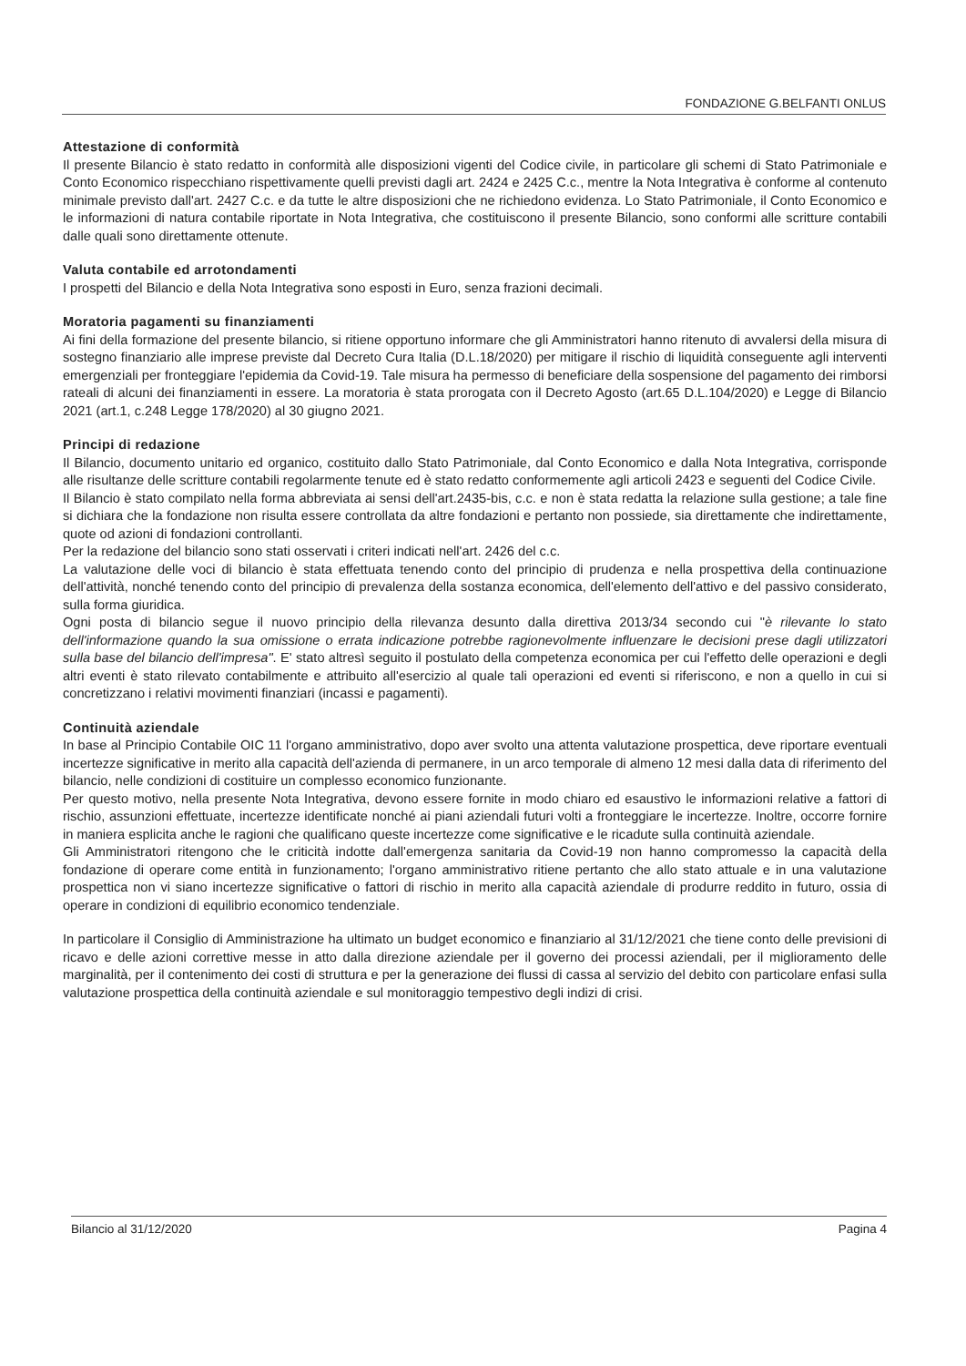FONDAZIONE G.BELFANTI ONLUS
Attestazione di conformità
Il presente Bilancio è stato redatto in conformità alle disposizioni vigenti del Codice civile, in particolare gli schemi di Stato Patrimoniale e Conto Economico rispecchiano rispettivamente quelli previsti dagli art. 2424 e 2425 C.c., mentre la Nota Integrativa è conforme al contenuto minimale previsto dall'art. 2427 C.c. e da tutte le altre disposizioni che ne richiedono evidenza. Lo Stato Patrimoniale, il Conto Economico e le informazioni di natura contabile riportate in Nota Integrativa, che costituiscono il presente Bilancio, sono conformi alle scritture contabili dalle quali sono direttamente ottenute.
Valuta contabile ed arrotondamenti
I prospetti del Bilancio e della Nota Integrativa sono esposti in Euro, senza frazioni decimali.
Moratoria pagamenti su finanziamenti
Ai fini della formazione del presente bilancio, si ritiene opportuno informare che gli Amministratori hanno ritenuto di avvalersi della misura di sostegno finanziario alle imprese previste dal Decreto Cura Italia (D.L.18/2020) per mitigare il rischio di liquidità conseguente agli interventi emergenziali per fronteggiare l'epidemia da Covid-19. Tale misura ha permesso di beneficiare della sospensione del pagamento dei rimborsi rateali di alcuni dei finanziamenti in essere. La moratoria è stata prorogata con il Decreto Agosto (art.65 D.L.104/2020) e Legge di Bilancio 2021 (art.1, c.248 Legge 178/2020) al 30 giugno 2021.
Principi di redazione
Il Bilancio, documento unitario ed organico, costituito dallo Stato Patrimoniale, dal Conto Economico e dalla Nota Integrativa, corrisponde alle risultanze delle scritture contabili regolarmente tenute ed è stato redatto conformemente agli articoli 2423 e seguenti del Codice Civile.
Il Bilancio è stato compilato nella forma abbreviata ai sensi dell'art.2435-bis, c.c. e non è stata redatta la relazione sulla gestione; a tale fine si dichiara che la fondazione non risulta essere controllata da altre fondazioni e pertanto non possiede, sia direttamente che indirettamente, quote od azioni di fondazioni controllanti.
Per la redazione del bilancio sono stati osservati i criteri indicati nell'art. 2426 del c.c.
La valutazione delle voci di bilancio è stata effettuata tenendo conto del principio di prudenza e nella prospettiva della continuazione dell'attività, nonché tenendo conto del principio di prevalenza della sostanza economica, dell'elemento dell'attivo e del passivo considerato, sulla forma giuridica.
Ogni posta di bilancio segue il nuovo principio della rilevanza desunto dalla direttiva 2013/34 secondo cui "è rilevante lo stato dell'informazione quando la sua omissione o errata indicazione potrebbe ragionevolmente influenzare le decisioni prese dagli utilizzatori sulla base del bilancio dell'impresa". E' stato altresì seguito il postulato della competenza economica per cui l'effetto delle operazioni e degli altri eventi è stato rilevato contabilmente e attribuito all'esercizio al quale tali operazioni ed eventi si riferiscono, e non a quello in cui si concretizzano i relativi movimenti finanziari (incassi e pagamenti).
Continuità aziendale
In base al Principio Contabile OIC 11 l'organo amministrativo, dopo aver svolto una attenta valutazione prospettica, deve riportare eventuali incertezze significative in merito alla capacità dell'azienda di permanere, in un arco temporale di almeno 12 mesi dalla data di riferimento del bilancio, nelle condizioni di costituire un complesso economico funzionante.
Per questo motivo, nella presente Nota Integrativa, devono essere fornite in modo chiaro ed esaustivo le informazioni relative a fattori di rischio, assunzioni effettuate, incertezze identificate nonché ai piani aziendali futuri volti a fronteggiare le incertezze. Inoltre, occorre fornire in maniera esplicita anche le ragioni che qualificano queste incertezze come significative e le ricadute sulla continuità aziendale.
Gli Amministratori ritengono che le criticità indotte dall'emergenza sanitaria da Covid-19 non hanno compromesso la capacità della fondazione di operare come entità in funzionamento; l'organo amministrativo ritiene pertanto che allo stato attuale e in una valutazione prospettica non vi siano incertezze significative o fattori di rischio in merito alla capacità aziendale di produrre reddito in futuro, ossia di operare in condizioni di equilibrio economico tendenziale.
In particolare il Consiglio di Amministrazione ha ultimato un budget economico e finanziario al 31/12/2021 che tiene conto delle previsioni di ricavo e delle azioni correttive messe in atto dalla direzione aziendale per il governo dei processi aziendali, per il miglioramento delle marginalità, per il contenimento dei costi di struttura e per la generazione dei flussi di cassa al servizio del debito con particolare enfasi sulla valutazione prospettica della continuità aziendale e sul monitoraggio tempestivo degli indizi di crisi.
Bilancio al 31/12/2020 Pagina 4